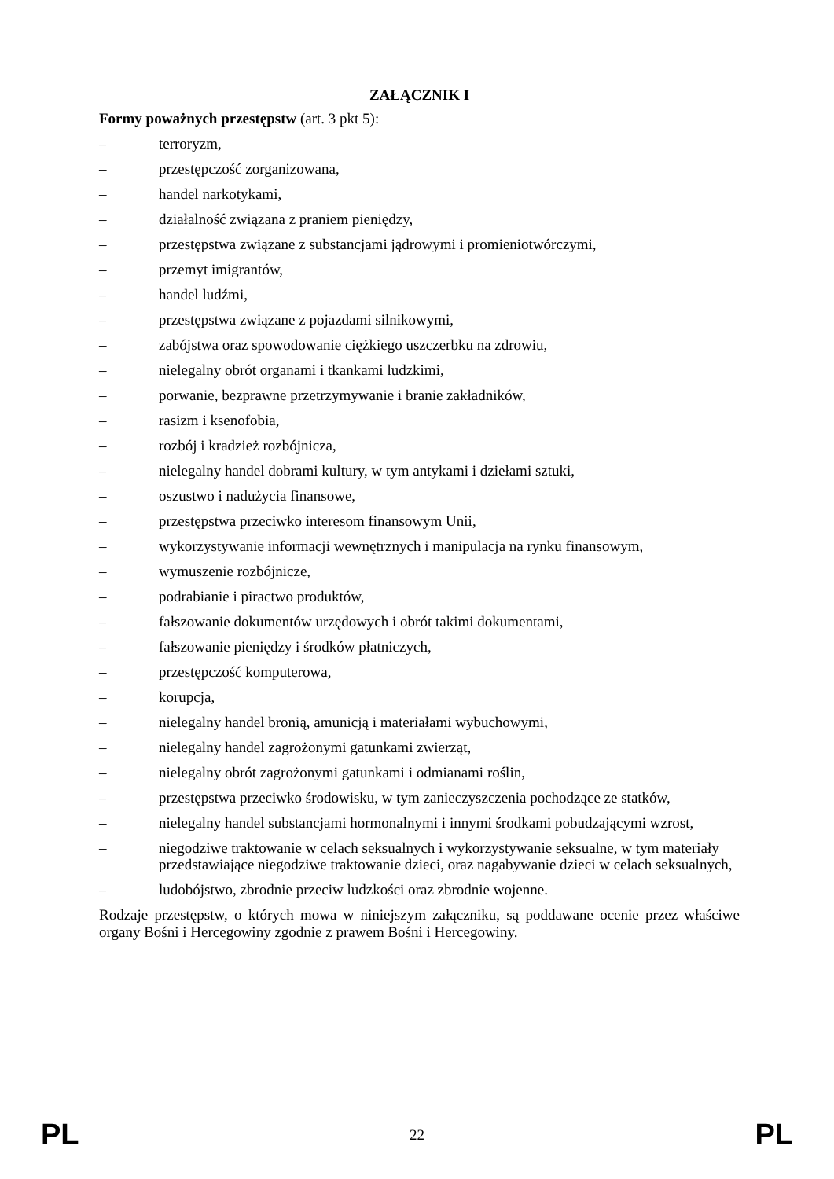ZAŁĄCZNIK I
Formy poważnych przestępstw (art. 3 pkt 5):
– terroryzm,
– przestępczość zorganizowana,
– handel narkotykami,
– działalność związana z praniem pieniędzy,
– przestępstwa związane z substancjami jądrowymi i promieniotwórczymi,
– przemyt imigrantów,
– handel ludźmi,
– przestępstwa związane z pojazdami silnikowymi,
– zabójstwa oraz spowodowanie ciężkiego uszczerbku na zdrowiu,
– nielegalny obrót organami i tkankami ludzkimi,
– porwanie, bezprawne przetrzymywanie i branie zakładników,
– rasizm i ksenofobia,
– rozbój i kradzież rozbójnicza,
– nielegalny handel dobrami kultury, w tym antykami i dziełami sztuki,
– oszustwo i nadużycia finansowe,
– przestępstwa przeciwko interesom finansowym Unii,
– wykorzystywanie informacji wewnętrznych i manipulacja na rynku finansowym,
– wymuszenie rozbójnicze,
– podrabianie i piractwo produktów,
– fałszowanie dokumentów urzędowych i obrót takimi dokumentami,
– fałszowanie pieniędzy i środków płatniczych,
– przestępczość komputerowa,
– korupcja,
– nielegalny handel bronią, amunicją i materiałami wybuchowymi,
– nielegalny handel zagrożonymi gatunkami zwierząt,
– nielegalny obrót zagrożonymi gatunkami i odmianami roślin,
– przestępstwa przeciwko środowisku, w tym zanieczyszczenia pochodzące ze statków,
– nielegalny handel substancjami hormonalnymi i innymi środkami pobudzającymi wzrost,
– niegodziwe traktowanie w celach seksualnych i wykorzystywanie seksualne, w tym materiały przedstawiające niegodziwe traktowanie dzieci, oraz nagabywanie dzieci w celach seksualnych,
– ludobójstwo, zbrodnie przeciw ludzkości oraz zbrodnie wojenne.
Rodzaje przestępstw, o których mowa w niniejszym załączniku, są poddawane ocenie przez właściwe organy Bośni i Hercegowiny zgodnie z prawem Bośni i Hercegowiny.
PL 22 PL